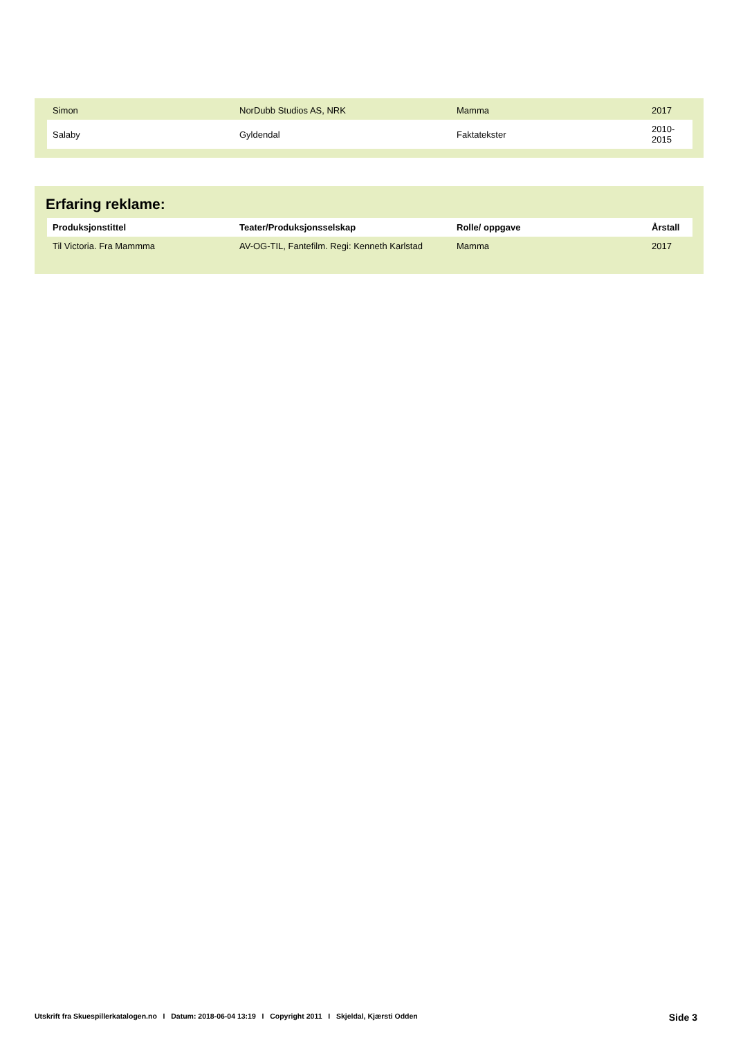| Simon | NorDubb Studios AS, NRK | Mamma | 2017 |
| Salaby | Gyldendal | Faktatekster | 2010-2015 |
Erfaring reklame:
| Produksjonstittel | Teater/Produksjonsselskap | Rolle/ oppgave | Årstall |
| --- | --- | --- | --- |
| Til Victoria. Fra Mammma | AV-OG-TIL, Fantefilm. Regi: Kenneth Karlstad | Mamma | 2017 |
Utskrift fra Skuespillerkatalogen.no I Datum: 2018-06-04 13:19 I Copyright 2011 I Skjeldal, Kjærsti Odden Side 3